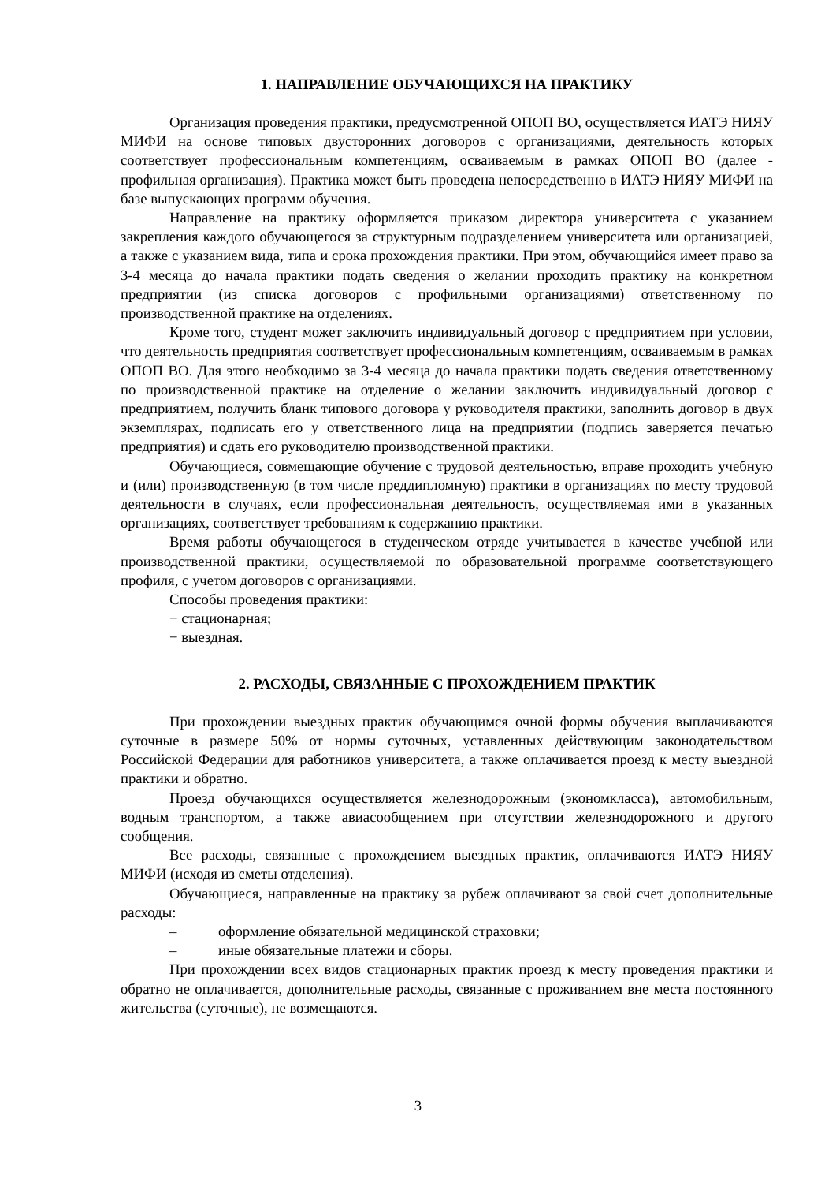1. НАПРАВЛЕНИЕ ОБУЧАЮЩИХСЯ НА ПРАКТИКУ
Организация проведения практики, предусмотренной ОПОП ВО, осуществляется ИАТЭ НИЯУ МИФИ на основе типовых двусторонних договоров с организациями, деятельность которых соответствует профессиональным компетенциям, осваиваемым в рамках ОПОП ВО (далее - профильная организация). Практика может быть проведена непосредственно в ИАТЭ НИЯУ МИФИ на базе выпускающих программ обучения.
Направление на практику оформляется приказом директора университета с указанием закрепления каждого обучающегося за структурным подразделением университета или организацией, а также с указанием вида, типа и срока прохождения практики. При этом, обучающийся имеет право за 3-4 месяца до начала практики подать сведения о желании проходить практику на конкретном предприятии (из списка договоров с профильными организациями) ответственному по производственной практике на отделениях.
Кроме того, студент может заключить индивидуальный договор с предприятием при условии, что деятельность предприятия соответствует профессиональным компетенциям, осваиваемым в рамках ОПОП ВО. Для этого необходимо за 3-4 месяца до начала практики подать сведения ответственному по производственной практике на отделение о желании заключить индивидуальный договор с предприятием, получить бланк типового договора у руководителя практики, заполнить договор в двух экземплярах, подписать его у ответственного лица на предприятии (подпись заверяется печатью предприятия) и сдать его руководителю производственной практики.
Обучающиеся, совмещающие обучение с трудовой деятельностью, вправе проходить учебную и (или) производственную (в том числе преддипломную) практики в организациях по месту трудовой деятельности в случаях, если профессиональная деятельность, осуществляемая ими в указанных организациях, соответствует требованиям к содержанию практики.
Время работы обучающегося в студенческом отряде учитывается в качестве учебной или производственной практики, осуществляемой по образовательной программе соответствующего профиля, с учетом договоров с организациями.
Способы проведения практики:
− стационарная;
− выездная.
2. РАСХОДЫ, СВЯЗАННЫЕ С ПРОХОЖДЕНИЕМ ПРАКТИК
При прохождении выездных практик обучающимся очной формы обучения выплачиваются суточные в размере 50% от нормы суточных, уставленных действующим законодательством Российской Федерации для работников университета, а также оплачивается проезд к месту выездной практики и обратно.
Проезд обучающихся осуществляется железнодорожным (экономкласса), автомобильным, водным транспортом, а также авиасообщением при отсутствии железнодорожного и другого сообщения.
Все расходы, связанные с прохождением выездных практик, оплачиваются ИАТЭ НИЯУ МИФИ (исходя из сметы отделения).
Обучающиеся, направленные на практику за рубеж оплачивают за свой счет дополнительные расходы:
– оформление обязательной медицинской страховки;
– иные обязательные платежи и сборы.
При прохождении всех видов стационарных практик проезд к месту проведения практики и обратно не оплачивается, дополнительные расходы, связанные с проживанием вне места постоянного жительства (суточные), не возмещаются.
3